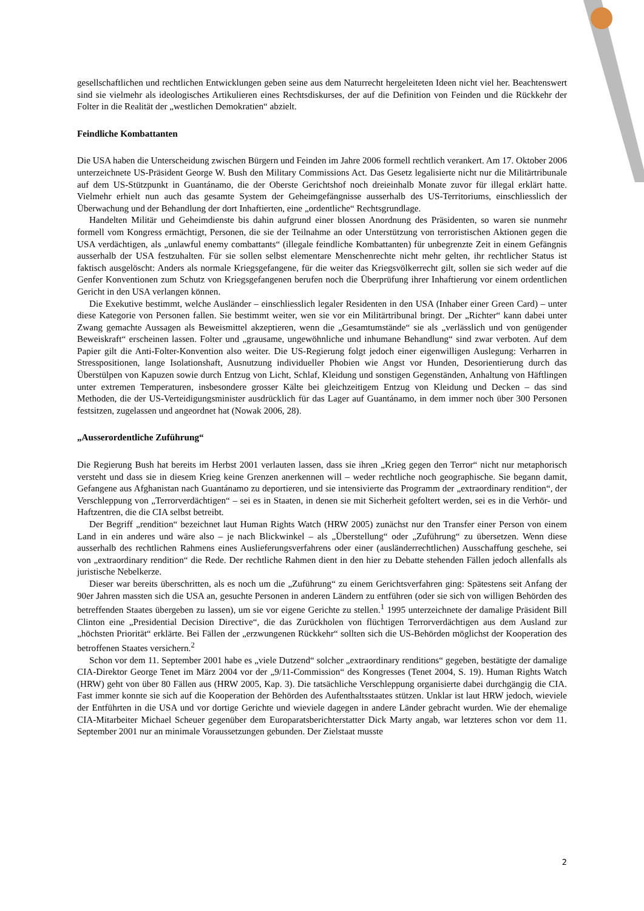gesellschaftlichen und rechtlichen Entwicklungen geben seine aus dem Naturrecht hergeleiteten Ideen nicht viel her. Beachtenswert sind sie vielmehr als ideologisches Artikulieren eines Rechtsdiskurses, der auf die Definition von Feinden und die Rückkehr der Folter in die Realität der „westlichen Demokratien“ abzielt.
Feindliche Kombattanten
Die USA haben die Unterscheidung zwischen Bürgern und Feinden im Jahre 2006 formell rechtlich verankert. Am 17. Oktober 2006 unterzeichnete US-Präsident George W. Bush den Military Commissions Act. Das Gesetz legalisierte nicht nur die Militärtribunale auf dem US-Stützpunkt in Guantánamo, die der Oberste Gerichtshof noch dreieinhalb Monate zuvor für illegal erklärt hatte. Vielmehr erhielt nun auch das gesamte System der Geheimgefängnisse ausserhalb des US-Territoriums, einschliesslich der Überwachung und der Behandlung der dort Inhaftierten, eine „ordentliche“ Rechtsgrundlage.
Handelten Militär und Geheimdienste bis dahin aufgrund einer blossen Anordnung des Präsidenten, so waren sie nunmehr formell vom Kongress ermächtigt, Personen, die sie der Teilnahme an oder Unterstützung von terroristischen Aktionen gegen die USA verdächtigen, als „unlawful enemy combattants“ (illegale feindliche Kombattanten) für unbegrenzte Zeit in einem Gefängnis ausserhalb der USA festzuhalten. Für sie sollen selbst elementare Menschenrechte nicht mehr gelten, ihr rechtlicher Status ist faktisch ausgelöscht: Anders als normale Kriegsgefangene, für die weiter das Kriegsvölkerrecht gilt, sollen sie sich weder auf die Genfer Konventionen zum Schutz von Kriegsgefangenen berufen noch die Überprüfung ihrer Inhaftierung vor einem ordentlichen Gericht in den USA verlangen können.
Die Exekutive bestimmt, welche Ausländer – einschliesslich legaler Residenten in den USA (Inhaber einer Green Card) – unter diese Kategorie von Personen fallen. Sie bestimmt weiter, wen sie vor ein Militärtribunal bringt. Der „Richter“ kann dabei unter Zwang gemachte Aussagen als Beweismittel akzeptieren, wenn die „Gesamtumstände“ sie als „verlässlich und von genügender Beweiskraft“ erscheinen lassen. Folter und „grausame, ungewöhnliche und inhumane Behandlung“ sind zwar verboten. Auf dem Papier gilt die Anti-Folter-Konvention also weiter. Die US-Regierung folgt jedoch einer eigenwilligen Auslegung: Verharren in Stresspositionen, lange Isolationshaft, Ausnutzung individueller Phobien wie Angst vor Hunden, Desorientierung durch das Überstülpen von Kapuzen sowie durch Entzug von Licht, Schlaf, Kleidung und sonstigen Gegenständen, Anhaltung von Häftlingen unter extremen Temperaturen, insbesondere grosser Kälte bei gleichzeitigem Entzug von Kleidung und Decken – das sind Methoden, die der US-Verteidigungsminister ausdrücklich für das Lager auf Guantánamo, in dem immer noch über 300 Personen festsitzen, zugelassen und angeordnet hat (Nowak 2006, 28).
„Ausserordentliche Zuführung“
Die Regierung Bush hat bereits im Herbst 2001 verlauten lassen, dass sie ihren „Krieg gegen den Terror“ nicht nur metaphorisch versteht und dass sie in diesem Krieg keine Grenzen anerkennen will – weder rechtliche noch geographische. Sie begann damit, Gefangene aus Afghanistan nach Guantánamo zu deportieren, und sie intensivierte das Programm der „extraordinary rendition“, der Verschleppung von „Terrorverdächtigen“ – sei es in Staaten, in denen sie mit Sicherheit gefoltert werden, sei es in die Verhör- und Haftzentren, die die CIA selbst betreibt.
Der Begriff „rendition“ bezeichnet laut Human Rights Watch (HRW 2005) zunächst nur den Transfer einer Person von einem Land in ein anderes und wäre also – je nach Blickwinkel – als „Überstellung“ oder „Zuführung“ zu übersetzen. Wenn diese ausserhalb des rechtlichen Rahmens eines Auslieferungsverfahrens oder einer (ausländerrechtlichen) Ausschaffung geschehe, sei von „extraordinary rendition“ die Rede. Der rechtliche Rahmen dient in den hier zu Debatte stehenden Fällen jedoch allenfalls als juristische Nebelkerze.
Dieser war bereits überschritten, als es noch um die „Zuführung“ zu einem Gerichtsverfahren ging: Spätestens seit Anfang der 90er Jahren massten sich die USA an, gesuchte Personen in anderen Ländern zu entführen (oder sie sich von willigen Behörden des betreffenden Staates übergeben zu lassen), um sie vor eigene Gerichte zu stellen.<sup>1</sup> 1995 unterzeichnete der damalige Präsident Bill Clinton eine „Presidential Decision Directive“, die das Zurückholen von flüchtigen Terrorverdächtigen aus dem Ausland zur „höchsten Priorität“ erklärte. Bei Fällen der „erzwungenen Rückkehr“ sollten sich die US-Behörden möglichst der Kooperation des betroffenen Staates versichern.<sup>2</sup>
Schon vor dem 11. September 2001 habe es „viele Dutzend“ solcher „extraordinary renditions“ gegeben, bestätigte der damalige CIA-Direktor George Tenet im März 2004 vor der „9/11-Commission“ des Kongresses (Tenet 2004, S. 19). Human Rights Watch (HRW) geht von über 80 Fällen aus (HRW 2005, Kap. 3). Die tatsächliche Verschleppung organisierte dabei durchgängig die CIA. Fast immer konnte sie sich auf die Kooperation der Behörden des Aufenthaltsstaates stützen. Unklar ist laut HRW jedoch, wieviele der Entführten in die USA und vor dortige Gerichte und wieviele dagegen in andere Länder gebracht wurden. Wie der ehemalige CIA-Mitarbeiter Michael Scheuer gegenüber dem Europaratsberichterstatter Dick Marty angab, war letzteres schon vor dem 11. September 2001 nur an minimale Voraussetzungen gebunden. Der Zielstaat musste
2